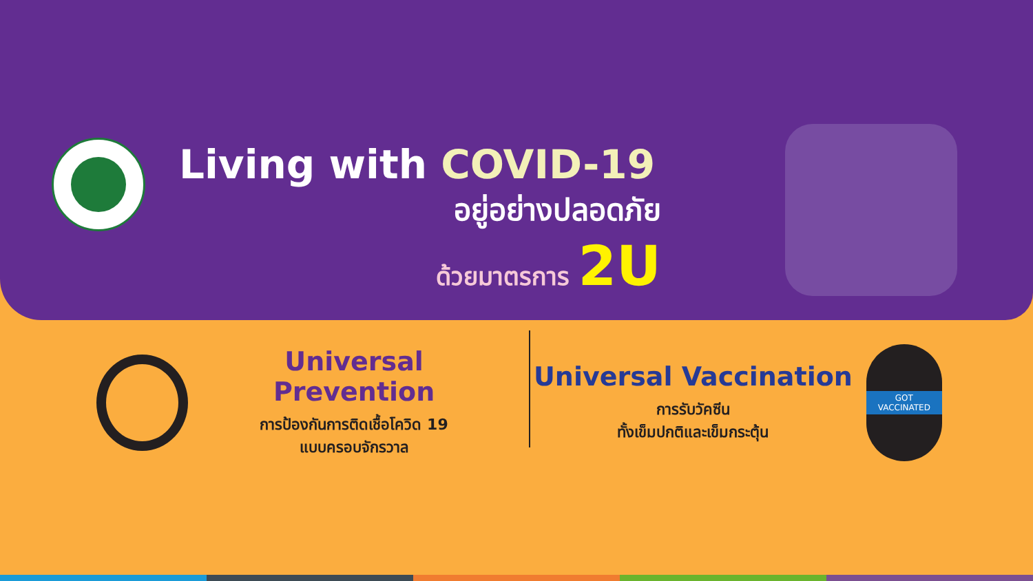Living with COVID-19
อยู่อย่างปลอดภัย
ด้วยมาตรการ 2U
Universal Prevention
การป้องกันการติดเชื้อโควิด 19
แบบครอบจักรวาล
Universal Vaccination
การรับวัคซีน
ทั้งเข็มปกติและเข็มกระตุ้น
GOT
VACCINATED